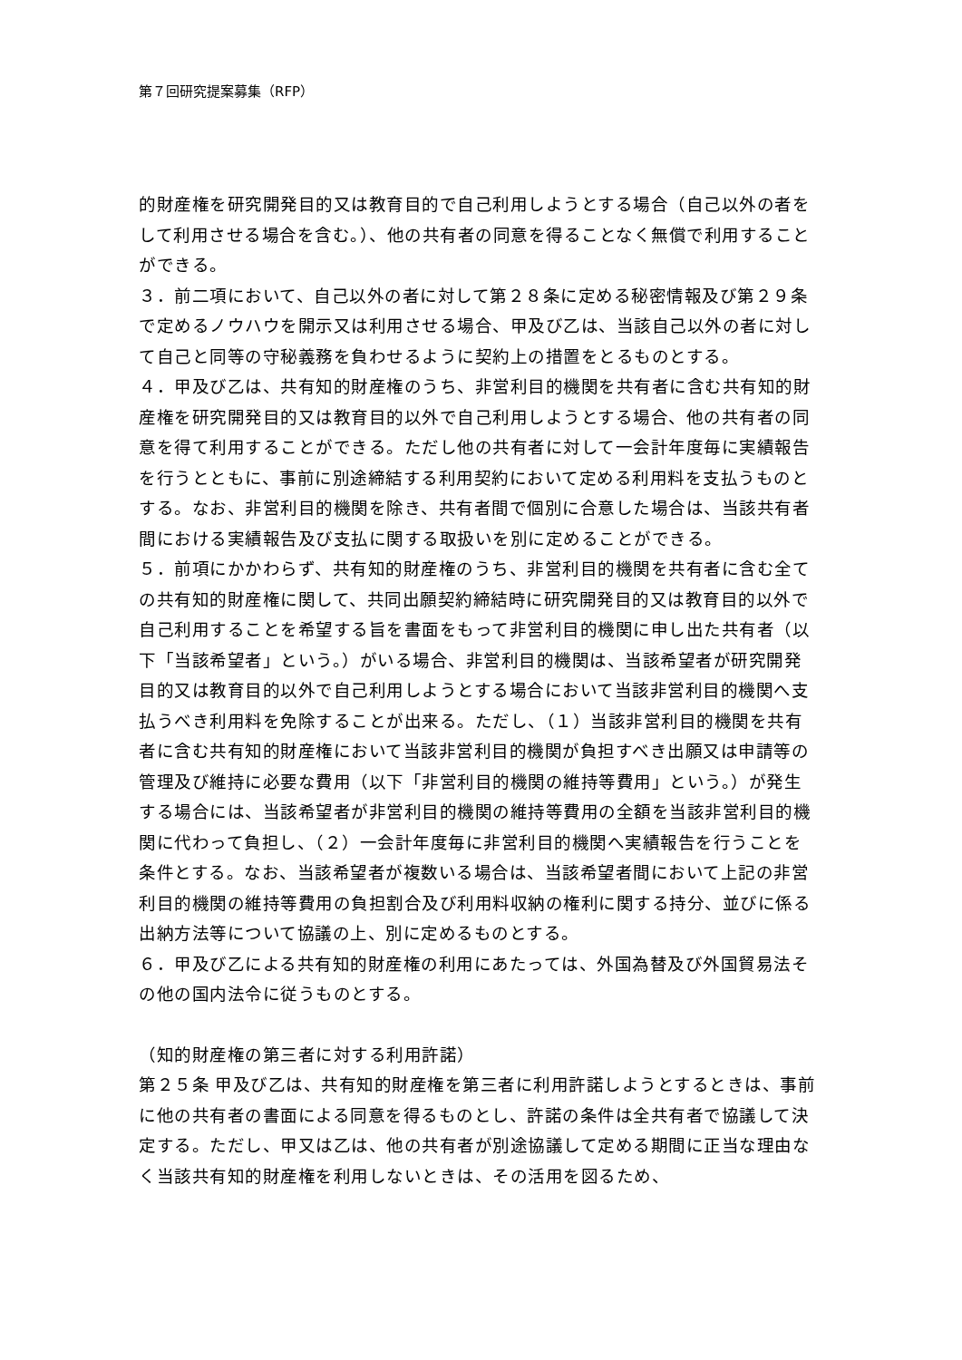第７回研究提案募集（RFP）
的財産権を研究開発目的又は教育目的で自己利用しようとする場合（自己以外の者をして利用させる場合を含む。）、他の共有者の同意を得ることなく無償で利用することができる。
３．前二項において、自己以外の者に対して第２８条に定める秘密情報及び第２９条で定めるノウハウを開示又は利用させる場合、甲及び乙は、当該自己以外の者に対して自己と同等の守秘義務を負わせるように契約上の措置をとるものとする。
４．甲及び乙は、共有知的財産権のうち、非営利目的機関を共有者に含む共有知的財産権を研究開発目的又は教育目的以外で自己利用しようとする場合、他の共有者の同意を得て利用することができる。ただし他の共有者に対して一会計年度毎に実績報告を行うとともに、事前に別途締結する利用契約において定める利用料を支払うものとする。なお、非営利目的機関を除き、共有者間で個別に合意した場合は、当該共有者間における実績報告及び支払に関する取扱いを別に定めることができる。
５．前項にかかわらず、共有知的財産権のうち、非営利目的機関を共有者に含む全ての共有知的財産権に関して、共同出願契約締結時に研究開発目的又は教育目的以外で自己利用することを希望する旨を書面をもって非営利目的機関に申し出た共有者（以下「当該希望者」という。）がいる場合、非営利目的機関は、当該希望者が研究開発目的又は教育目的以外で自己利用しようとする場合において当該非営利目的機関へ支払うべき利用料を免除することが出来る。ただし、（１）当該非営利目的機関を共有者に含む共有知的財産権において当該非営利目的機関が負担すべき出願又は申請等の管理及び維持に必要な費用（以下「非営利目的機関の維持等費用」という。）が発生する場合には、当該希望者が非営利目的機関の維持等費用の全額を当該非営利目的機関に代わって負担し、（２）一会計年度毎に非営利目的機関へ実績報告を行うことを条件とする。なお、当該希望者が複数いる場合は、当該希望者間において上記の非営利目的機関の維持等費用の負担割合及び利用料収納の権利に関する持分、並びに係る出納方法等について協議の上、別に定めるものとする。
６．甲及び乙による共有知的財産権の利用にあたっては、外国為替及び外国貿易法その他の国内法令に従うものとする。
（知的財産権の第三者に対する利用許諾）
第２５条 甲及び乙は、共有知的財産権を第三者に利用許諾しようとするときは、事前に他の共有者の書面による同意を得るものとし、許諾の条件は全共有者で協議して決定する。ただし、甲又は乙は、他の共有者が別途協議して定める期間に正当な理由なく当該共有知的財産権を利用しないときは、その活用を図るため、